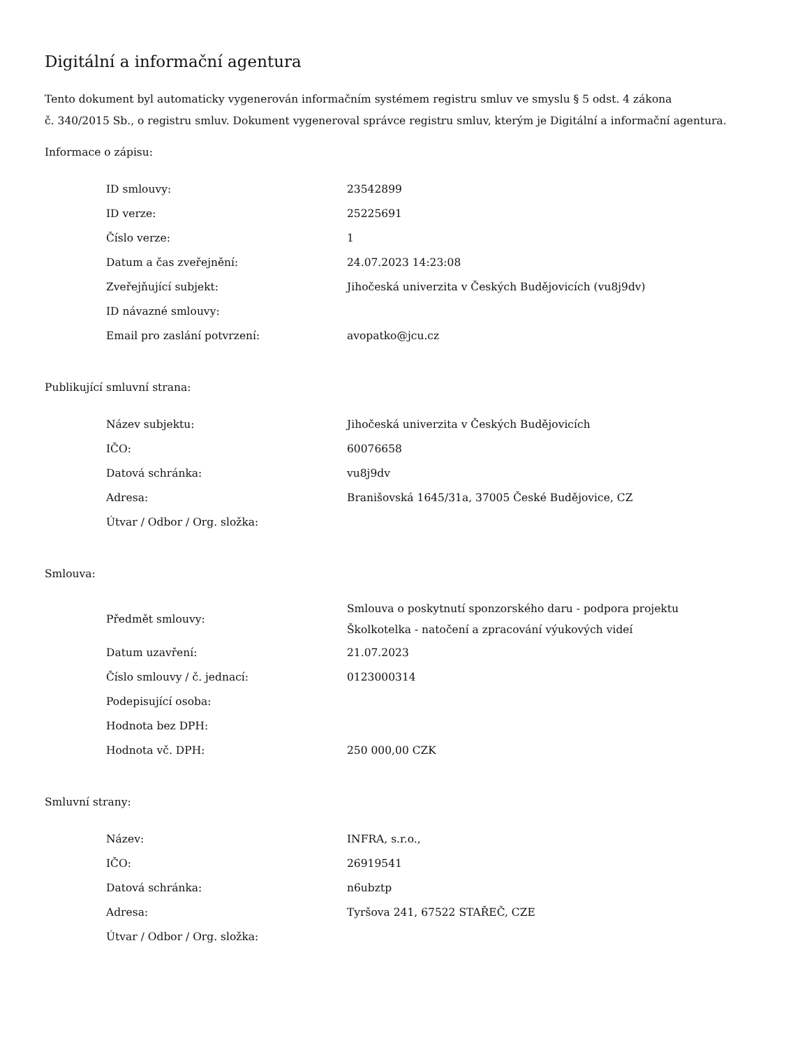Digitální a informační agentura
Tento dokument byl automaticky vygenerován informačním systémem registru smluv ve smyslu § 5 odst. 4 zákona
č. 340/2015 Sb., o registru smluv. Dokument vygeneroval správce registru smluv, kterým je Digitální a informační agentura.
Informace o zápisu:
| ID smlouvy: | 23542899 |
| ID verze: | 25225691 |
| Číslo verze: | 1 |
| Datum a čas zveřejnění: | 24.07.2023 14:23:08 |
| Zveřejňující subjekt: | Jihočeská univerzita v Českých Budějovicích (vu8j9dv) |
| ID návazné smlouvy: | |
| Email pro zaslání potvrzení: | avopatko@jcu.cz |
Publikující smluvní strana:
| Název subjektu: | Jihočeská univerzita v Českých Budějovicích |
| IČO: | 60076658 |
| Datová schránka: | vu8j9dv |
| Adresa: | Branišovská 1645/31a, 37005 České Budějovice, CZ |
| Útvar / Odbor / Org. složka: | |
Smlouva:
| Předmět smlouvy: | Smlouva o poskytnutí sponzorského daru - podpora projektu Školkotelka - natočení a zpracování výukových videí |
| Datum uzavření: | 21.07.2023 |
| Číslo smlouvy / č. jednací: | 0123000314 |
| Podepisující osoba: | |
| Hodnota bez DPH: | |
| Hodnota vč. DPH: | 250 000,00 CZK |
Smluvní strany:
| Název: | INFRA, s.r.o., |
| IČO: | 26919541 |
| Datová schránka: | n6ubztp |
| Adresa: | Tyršova 241, 67522 STAŘEČ, CZE |
| Útvar / Odbor / Org. složka: | |